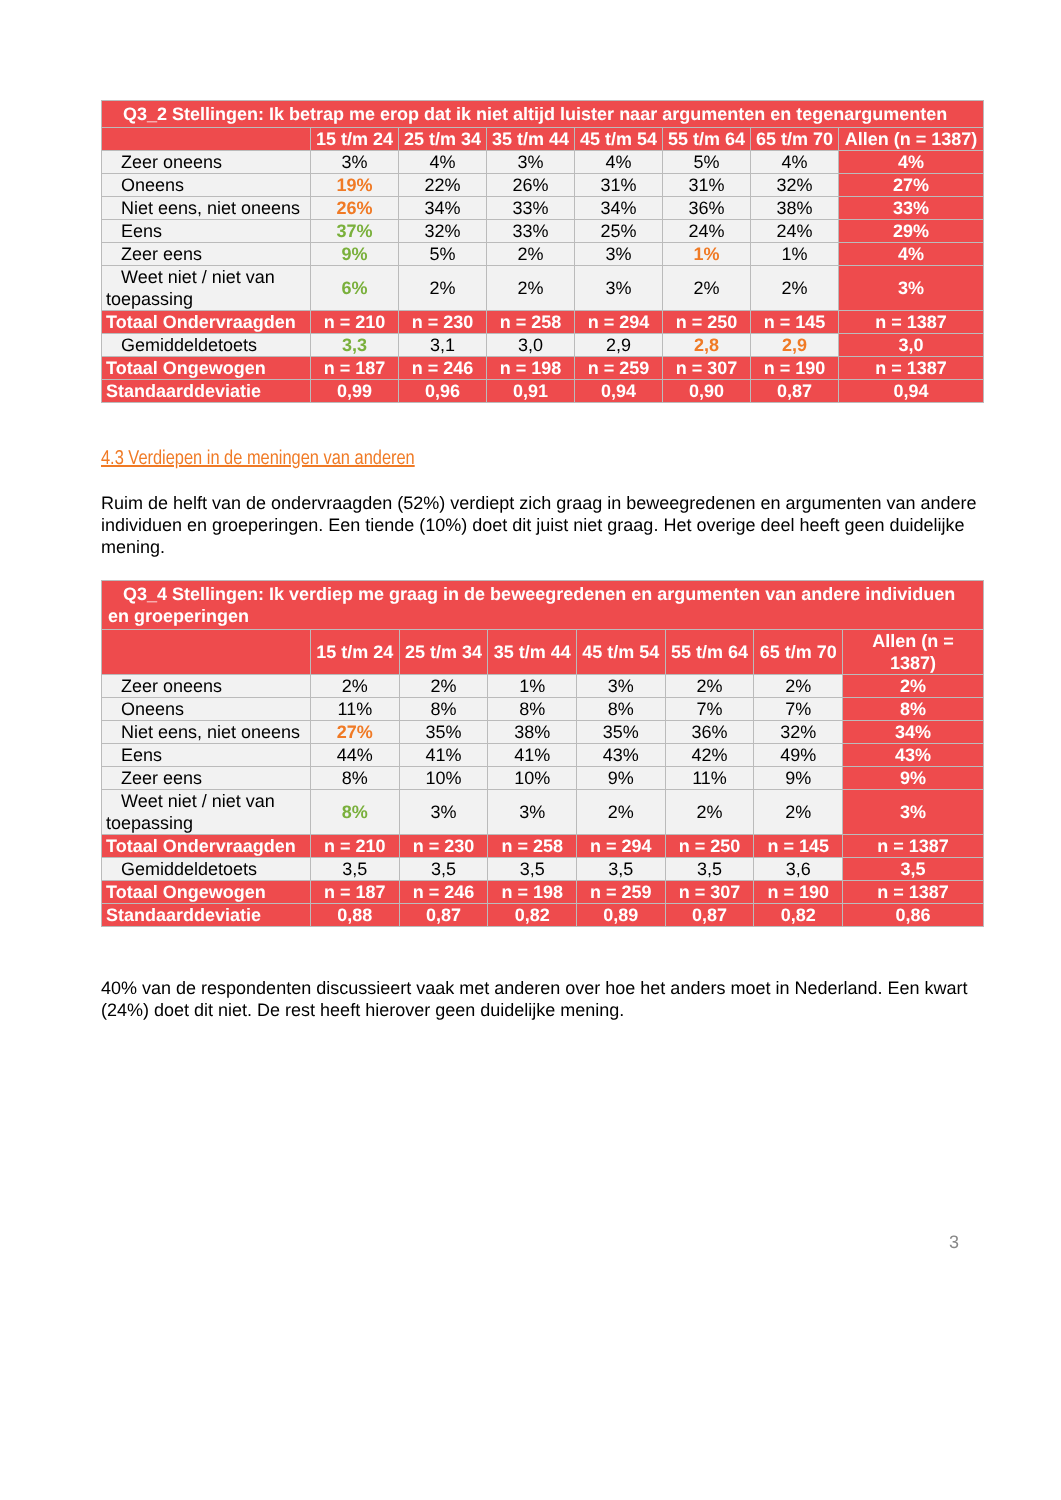| Q3_2 Stellingen: Ik betrap me erop dat ik niet altijd luister naar argumenten en tegenargumenten | | | | | | | |
| --- | --- | --- | --- | --- | --- | --- | --- |
| | 15 t/m 24 | 25 t/m 34 | 35 t/m 44 | 45 t/m 54 | 55 t/m 64 | 65 t/m 70 | Allen (n = 1387) |
| Zeer oneens | 3% | 4% | 3% | 4% | 5% | 4% | 4% |
| Oneens | 19% | 22% | 26% | 31% | 31% | 32% | 27% |
| Niet eens, niet oneens | 26% | 34% | 33% | 34% | 36% | 38% | 33% |
| Eens | 37% | 32% | 33% | 25% | 24% | 24% | 29% |
| Zeer eens | 9% | 5% | 2% | 3% | 1% | 1% | 4% |
| Weet niet / niet van toepassing | 6% | 2% | 2% | 3% | 2% | 2% | 3% |
| Totaal Ondervraagden | n = 210 | n = 230 | n = 258 | n = 294 | n = 250 | n = 145 | n = 1387 |
| Gemiddeldetoets | 3,3 | 3,1 | 3,0 | 2,9 | 2,8 | 2,9 | 3,0 |
| Totaal Ongewogen | n = 187 | n = 246 | n = 198 | n = 259 | n = 307 | n = 190 | n = 1387 |
| Standaarddeviatie | 0,99 | 0,96 | 0,91 | 0,94 | 0,90 | 0,87 | 0,94 |
4.3 Verdiepen in de meningen van anderen
Ruim de helft van de ondervraagden (52%) verdiept zich graag in beweegredenen en argumenten van andere individuen en groeperingen. Een tiende (10%) doet dit juist niet graag. Het overige deel heeft geen duidelijke mening.
| Q3_4 Stellingen: Ik verdiep me graag in de beweegredenen en argumenten van andere individuen en groeperingen | | | | | | | |
| --- | --- | --- | --- | --- | --- | --- | --- |
| | 15 t/m 24 | 25 t/m 34 | 35 t/m 44 | 45 t/m 54 | 55 t/m 64 | 65 t/m 70 | Allen (n = 1387) |
| Zeer oneens | 2% | 2% | 1% | 3% | 2% | 2% | 2% |
| Oneens | 11% | 8% | 8% | 8% | 7% | 7% | 8% |
| Niet eens, niet oneens | 27% | 35% | 38% | 35% | 36% | 32% | 34% |
| Eens | 44% | 41% | 41% | 43% | 42% | 49% | 43% |
| Zeer eens | 8% | 10% | 10% | 9% | 11% | 9% | 9% |
| Weet niet / niet van toepassing | 8% | 3% | 3% | 2% | 2% | 2% | 3% |
| Totaal Ondervraagden | n = 210 | n = 230 | n = 258 | n = 294 | n = 250 | n = 145 | n = 1387 |
| Gemiddeldetoets | 3,5 | 3,5 | 3,5 | 3,5 | 3,5 | 3,6 | 3,5 |
| Totaal Ongewogen | n = 187 | n = 246 | n = 198 | n = 259 | n = 307 | n = 190 | n = 1387 |
| Standaarddeviatie | 0,88 | 0,87 | 0,82 | 0,89 | 0,87 | 0,82 | 0,86 |
40% van de respondenten discussieert vaak met anderen over hoe het anders moet in Nederland. Een kwart (24%) doet dit niet. De rest heeft hierover geen duidelijke mening.
3